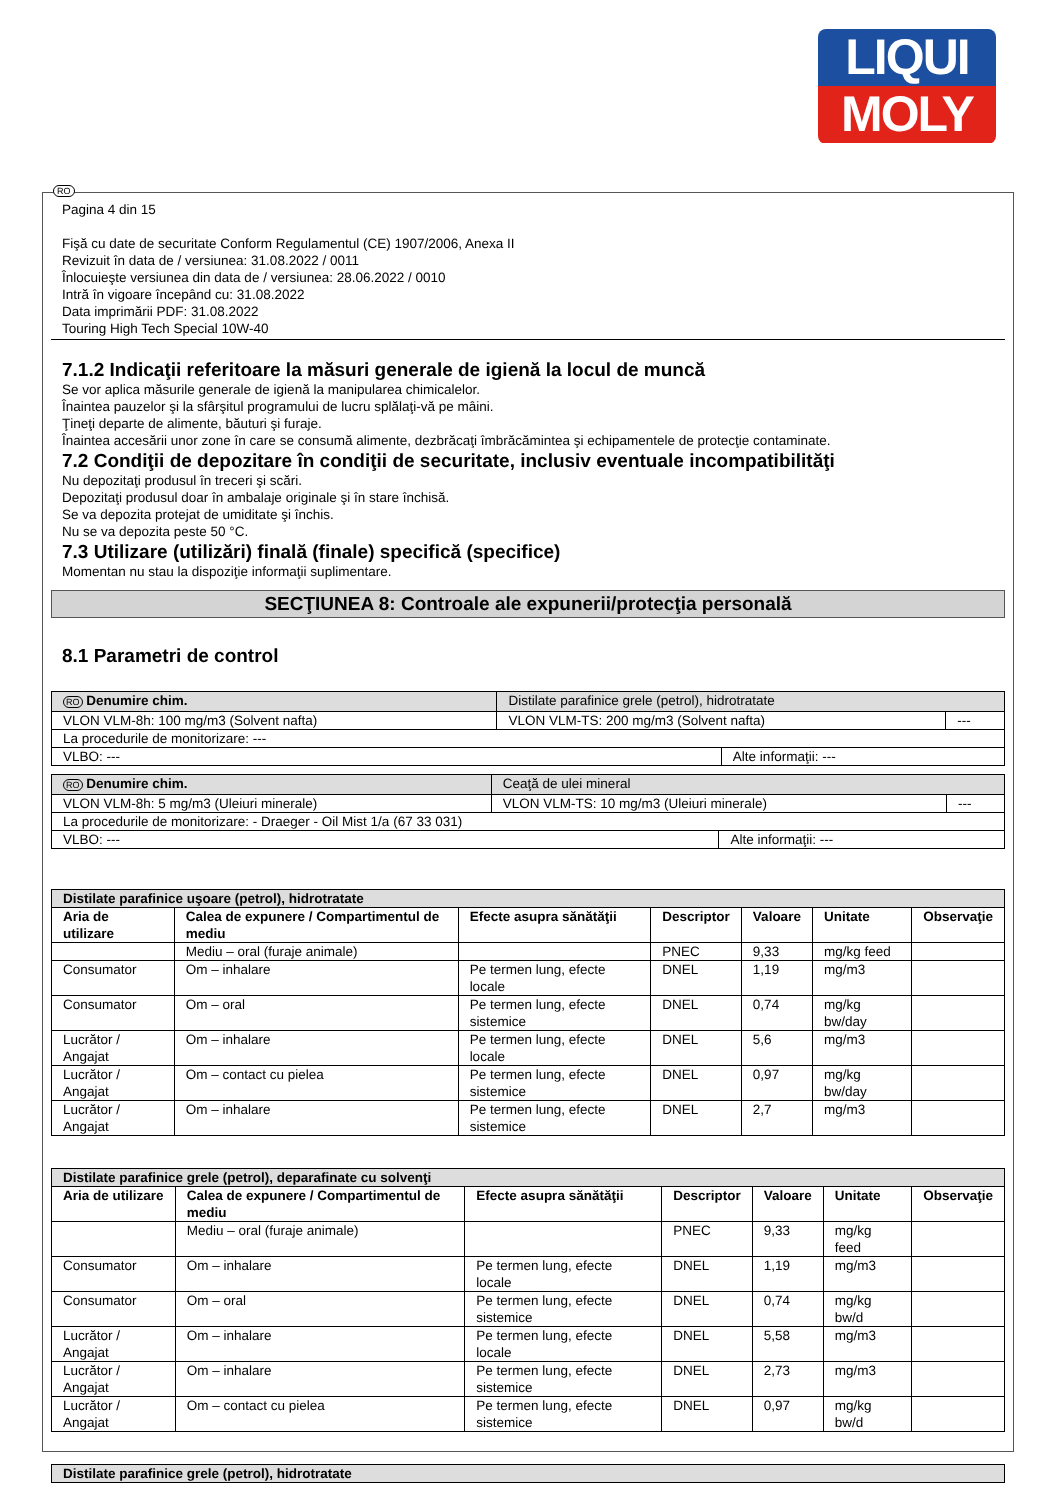LIQUI
MOLY
RO
Pagina 4 din 15
Fişă cu date de securitate Conform Regulamentul (CE) 1907/2006, Anexa II
Revizuit în data de / versiunea: 31.08.2022 / 0011
Înlocuieşte versiunea din data de / versiunea: 28.06.2022 / 0010
Intră în vigoare începând cu: 31.08.2022
Data imprimării PDF: 31.08.2022
Touring High Tech Special 10W-40
7.1.2 Indicaţii referitoare la măsuri generale de igienă la locul de muncă
Se vor aplica măsurile generale de igienă la manipularea chimicalelor.
Înaintea pauzelor şi la sfârşitul programului de lucru splălaţi-vă pe mâini.
Ţineţi departe de alimente, băuturi şi furaje.
Înaintea accesării unor zone în care se consumă alimente, dezbrăcaţi îmbrăcămintea şi echipamentele de protecţie contaminate.
7.2 Condiţii de depozitare în condiţii de securitate, inclusiv eventuale incompatibilităţi
Nu depozitaţi produsul în treceri şi scări.
Depozitaţi produsul doar în ambalaje originale şi în stare închisă.
Se va depozita protejat de umiditate şi închis.
Nu se va depozita peste 50 °C.
7.3 Utilizare (utilizări) finală (finale) specifică (specifice)
Momentan nu stau la dispoziţie informaţii suplimentare.
SECŢIUNEA 8: Controale ale expunerii/protecţia personală
8.1 Parametri de control
| RO Denumire chim. | Distilate parafinice grele (petrol), hidrotratate | | |
| VLON VLM-8h: 100 mg/m3 (Solvent nafta) | VLON VLM-TS: 200 mg/m3 (Solvent nafta) | | --- |
| La procedurile de monitorizare: --- | | | |
| VLBO: --- | | Alte informaţii: --- | |
| RO Denumire chim. | Ceaţă de ulei mineral | | |
| VLON VLM-8h: 5 mg/m3 (Uleiuri minerale) | VLON VLM-TS: 10 mg/m3 (Uleiuri minerale) | | --- |
| La procedurile de monitorizare: - Draeger - Oil Mist 1/a (67 33 031) | | | |
| VLBO: --- | | Alte informaţii: --- | |
| Distilate parafinice uşoare (petrol), hidrotratate | | | | | | |
| --- | --- | --- | --- | --- | --- | --- |
| Aria de utilizare | Calea de expunere / Compartimentul de mediu | Efecte asupra sănătăţii | Descriptor | Valoare | Unitate | Observaţie |
| | Mediu – oral (furaje animale) | | PNEC | 9,33 | mg/kg feed | |
| Consumator | Om – inhalare | Pe termen lung, efecte locale | DNEL | 1,19 | mg/m3 | |
| Consumator | Om – oral | Pe termen lung, efecte sistemice | DNEL | 0,74 | mg/kg bw/day | |
| Lucrător / Angajat | Om – inhalare | Pe termen lung, efecte locale | DNEL | 5,6 | mg/m3 | |
| Lucrător / Angajat | Om – contact cu pielea | Pe termen lung, efecte sistemice | DNEL | 0,97 | mg/kg bw/day | |
| Lucrător / Angajat | Om – inhalare | Pe termen lung, efecte sistemice | DNEL | 2,7 | mg/m3 | |
| Distilate parafinice grele (petrol), deparafinate cu solvenţi | | | | | | |
| --- | --- | --- | --- | --- | --- | --- |
| Aria de utilizare | Calea de expunere / Compartimentul de mediu | Efecte asupra sănătăţii | Descriptor | Valoare | Unitate | Observaţie |
| | Mediu – oral (furaje animale) | | PNEC | 9,33 | mg/kg feed | |
| Consumator | Om – inhalare | Pe termen lung, efecte locale | DNEL | 1,19 | mg/m3 | |
| Consumator | Om – oral | Pe termen lung, efecte sistemice | DNEL | 0,74 | mg/kg bw/d | |
| Lucrător / Angajat | Om – inhalare | Pe termen lung, efecte locale | DNEL | 5,58 | mg/m3 | |
| Lucrător / Angajat | Om – inhalare | Pe termen lung, efecte sistemice | DNEL | 2,73 | mg/m3 | |
| Lucrător / Angajat | Om – contact cu pielea | Pe termen lung, efecte sistemice | DNEL | 0,97 | mg/kg bw/d | |
| Distilate parafinice grele (petrol), hidrotratate |
| --- |